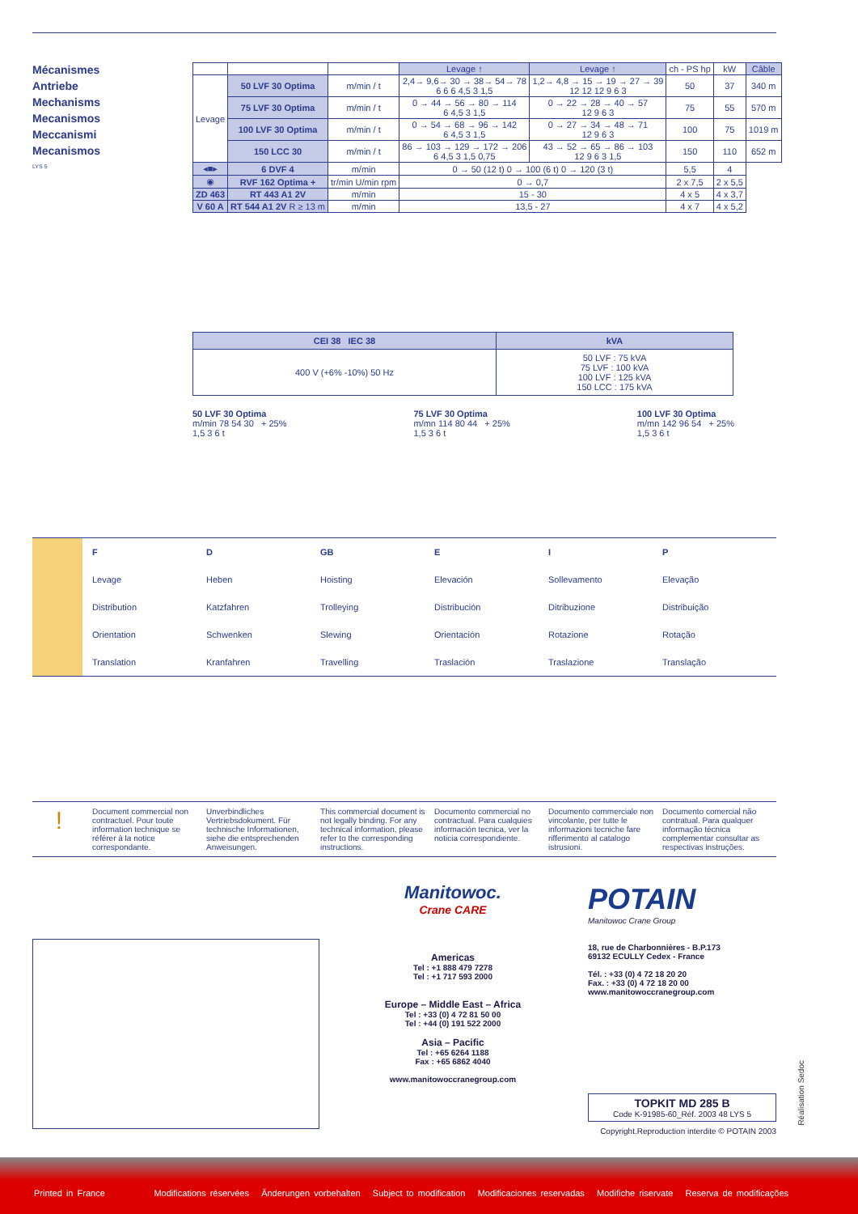Mécanismes
Antriebe
Mechanisms
Mecanismos
Meccanismi
Mecanismos
LYS 5
| | | | Levage ↑ | Levage ↑ | ch - PS hp | kW | Câble |
| Levage | 50 LVF 30 Optima | m/min / t | 2,4→ 9,6→ 30 → 38→ 54→ 78 6 6 6 4,5 3 1,5 | 1,2→ 4,8 → 15 → 19 → 27 → 39 12 12 12 9 6 3 | 50 | 37 | 340 m |
| | 75 LVF 30 Optima | m/min / t | 0 → 44 → 56 → 80 → 114 6 4,5 3 1,5 | 0 → 22 → 28 → 40 → 57 12 9 6 3 | 75 | 55 | 570 m |
| | 100 LVF 30 Optima | m/min / t | 0 → 54 → 68 → 96 → 142 6 4,5 3 1,5 | 0 → 27 → 34 → 48 → 71 12 9 6 3 | 100 | 75 | 1019 m |
| | 150 LCC 30 | m/min / t | 86 → 103 → 129 → 172 → 206 6 4,5 3 1,5 0,75 | 43 → 52 → 65 → 86 → 103 12 9 6 3 1,5 | 150 | 110 | 652 m |
| ◂■▸ | 6 DVF 4 | m/min | 0 → 50 (12 t) 0 → 100 (6 t) 0 → 120 (3 t) | | 5,5 | 4 | |
| ◉ | RVF 162 Optima + | tr/min U/min rpm | 0 → 0,7 | | 2 x 7,5 | 2 x 5,5 | |
| ZD 463 | RT 443 A1 2V | m/min | 15 - 30 | | 4 x 5 | 4 x 3,7 | |
| V 60 A | RT 544 A1 2V R ≥ 13 m | m/min | 13,5 - 27 | | 4 x 7 | 4 x 5,2 | |
| CEI 38 IEC 38 | kVA |
| 400 V (+6% -10%) 50 Hz | 50 LVF : 75 kVA 75 LVF : 100 kVA 100 LVF : 125 kVA 150 LCC : 175 kVA |
50 LVF 30 Optima
m/min 78 54 30 + 25%
1,5 3 6 t
75 LVF 30 Optima
m/mn 114 80 44 + 25%
1,5 3 6 t
100 LVF 30 Optima
m/mn 142 96 54 + 25%
1,5 3 6 t
| F | D | GB | E | I | P |
| Levage | Heben | Hoisting | Elevación | Sollevamento | Elevação |
| Distribution | Katzfahren | Trolleying | Distribución | Ditribuzione | Distribuição |
| Orientation | Schwenken | Slewing | Orientación | Rotazione | Rotação |
| Translation | Kranfahren | Travelling | Traslación | Traslazione | Translação |
!
Document commercial non contractuel. Pour toute information technique se référer à la notice correspondante.
Unverbindliches Vertriebsdokument. Für technische Informationen, siehe die entsprechenden Anweisungen.
This commercial document is not legally binding. For any technical information, please refer to the corresponding instructions.
Documento commercial no contractual. Para cualquies información tecnica, ver la noticia correspondiente.
Documento commerciale non vincolante, per tutte le informazioni tecniche fare rifferimento al catalogo istrusioni.
Documento comercial não contratual. Para qualquer informação técnica complementar consultar as respectivas instruções.
Manitowoc.
Crane CARE
Americas
Tel : +1 888 479 7278
Tel : +1 717 593 2000
Europe – Middle East – Africa
Tel : +33 (0) 4 72 81 50 00
Tel : +44 (0) 191 522 2000
Asia – Pacific
Tel : +65 6264 1188
Fax : +65 6862 4040
www.manitowoccranegroup.com
POTAIN
Manitowoc Crane Group
18, rue de Charbonnières - B.P.173
69132 ECULLY Cedex - France
Tél. : +33 (0) 4 72 18 20 20
Fax. : +33 (0) 4 72 18 20 00
www.manitowoccranegroup.com
TOPKIT MD 285 B
Code K-91985-60_Réf. 2003 48 LYS 5
Copyright.Reproduction interdite © POTAIN 2003
Réalisation Sedoc
Printed in France Modifications réservées Änderungen vorbehalten Subject to modification Modificaciones reservadas Modifiche riservate Reserva de modificações